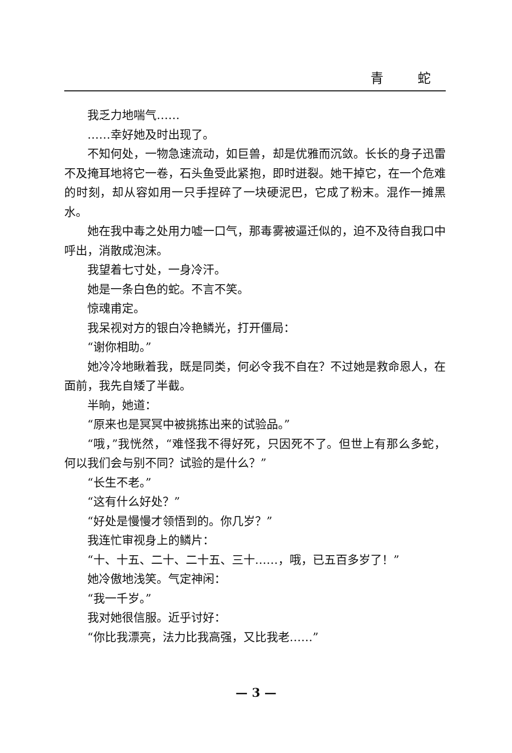青 蛇
我乏力地喘气……
……幸好她及时出现了。
不知何处，一物急速流动，如巨兽，却是优雅而沉敛。长长的身子迅雷不及掩耳地将它一卷，石头鱼受此紧抱，即时迸裂。她干掉它，在一个危难的时刻，却从容如用一只手捏碎了一块硬泥巴，它成了粉末。混作一摊黑水。
她在我中毒之处用力嘘一口气，那毒雾被逼迁似的，迫不及待自我口中呼出，消散成泡沫。
我望着七寸处，一身冷汗。
她是一条白色的蛇。不言不笑。
惊魂甫定。
我呆视对方的银白冷艳鳞光，打开僵局：
“谢你相助。”
她冷冷地瞅着我，既是同类，何必令我不自在？不过她是救命恩人，在面前，我先自矮了半截。
半晌，她道：
“原来也是冥冥中被挑拣出来的试验品。”
“哦，”我恍然，“难怪我不得好死，只因死不了。但世上有那么多蛇，何以我们会与别不同？试验的是什么？”
“长生不老。”
“这有什么好处？”
“好处是慢慢才领悟到的。你几岁？”
我连忙审视身上的鳞片：
“十、十五、二十、二十五、三十……，哦，已五百多岁了！”
她冷傲地浅笑。气定神闲：
“我一千岁。”
我对她很信服。近乎讨好：
“你比我漂亮，法力比我高强，又比我老……”
— 3 —